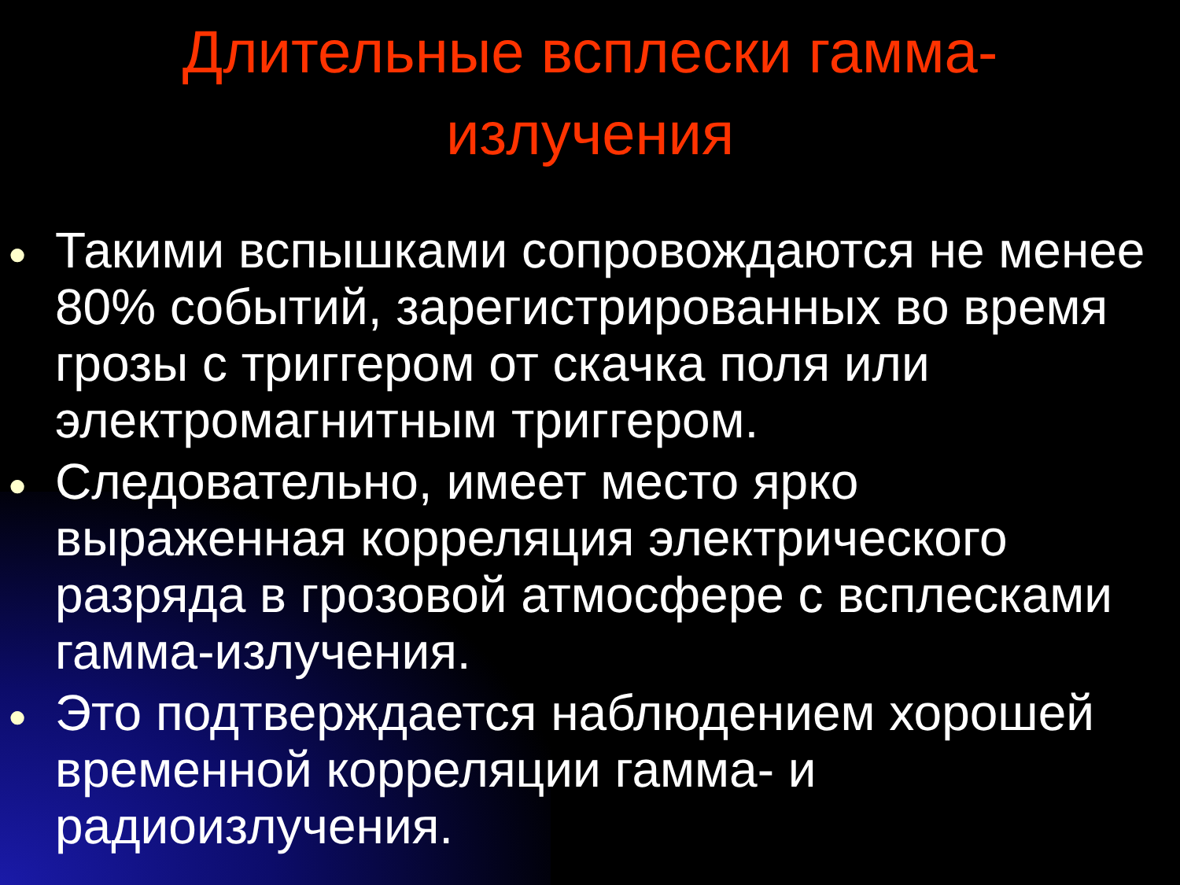Длительные всплески гамма-
излучения
● Такими вспышками сопровождаются не менее 80% событий, зарегистрированных во время грозы с триггером от скачка поля или электромагнитным триггером.
● Следовательно, имеет место ярко выраженная корреляция электрического разряда в грозовой атмосфере с всплесками гамма-излучения.
● Это подтверждается наблюдением хорошей временной корреляции гамма- и радиоизлучения.